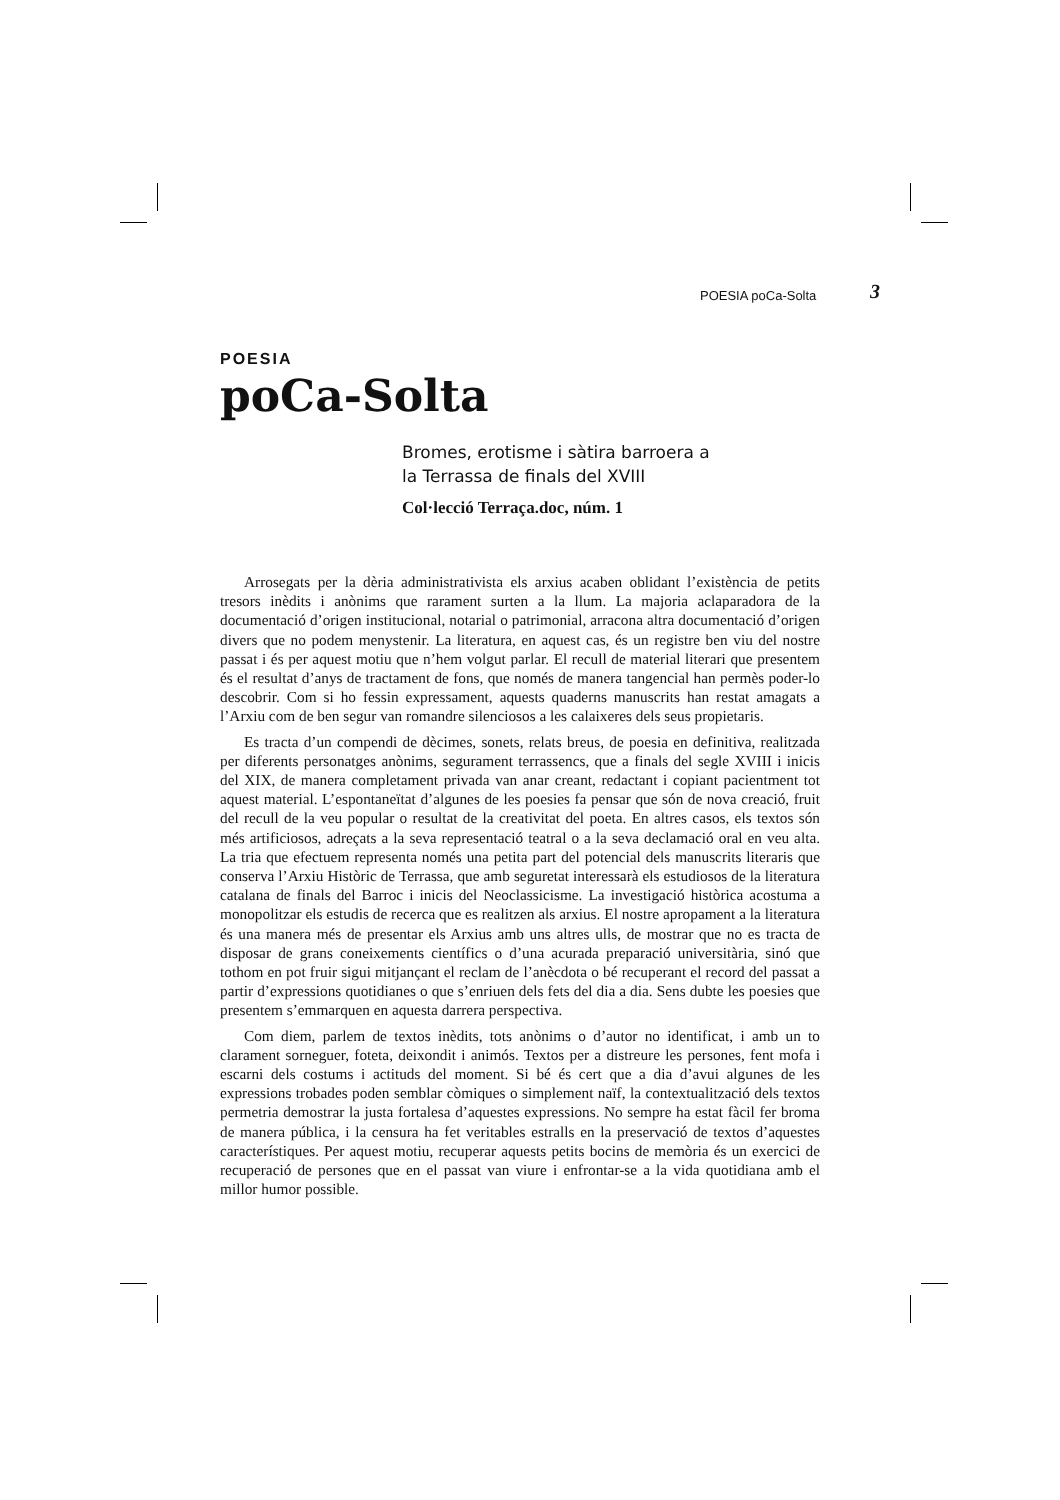POESIA poCa-Solta 3
POESIA
poCa-Solta
Bromes, erotisme i sàtira barroera a
la Terrassa de finals del XVIII
Col·lecció Terraça.doc, núm. 1
Arrosegats per la dèria administrativista els arxius acaben oblidant l’existència de petits tresors inèdits i anònims que rarament surten a la llum. La majoria aclaparadora de la documentació d’origen institucional, notarial o patrimonial, arracona altra documentació d’origen divers que no podem menystenir. La literatura, en aquest cas, és un registre ben viu del nostre passat i és per aquest motiu que n’hem volgut parlar. El recull de material literari que presentem és el resultat d’anys de tractament de fons, que només de manera tangencial han permès poder-lo descobrir. Com si ho fessin expressament, aquests quaderns manuscrits han restat amagats a l’Arxiu com de ben segur van romandre silenciosos a les calaixeres dels seus propietaris.
Es tracta d’un compendi de dècimes, sonets, relats breus, de poesia en definitiva, realitzada per diferents personatges anònims, segurament terrassencs, que a finals del segle XVIII i inicis del XIX, de manera completament privada van anar creant, redactant i copiant pacientment tot aquest material. L’espontaneïtat d’algunes de les poesies fa pensar que són de nova creació, fruit del recull de la veu popular o resultat de la creativitat del poeta. En altres casos, els textos són més artificiosos, adreçats a la seva representació teatral o a la seva declamació oral en veu alta. La tria que efectuem representa només una petita part del potencial dels manuscrits literaris que conserva l’Arxiu Històric de Terrassa, que amb seguretat interessarà els estudiosos de la literatura catalana de finals del Barroc i inicis del Neoclassicisme. La investigació històrica acostuma a monopolitzar els estudis de recerca que es realitzen als arxius. El nostre apropament a la literatura és una manera més de presentar els Arxius amb uns altres ulls, de mostrar que no es tracta de disposar de grans coneixements científics o d’una acurada preparació universitària, sinó que tothom en pot fruir sigui mitjançant el reclam de l’anècdota o bé recuperant el record del passat a partir d’expressions quotidianes o que s’enriuen dels fets del dia a dia. Sens dubte les poesies que presentem s’emmarquen en aquesta darrera perspectiva.
Com diem, parlem de textos inèdits, tots anònims o d’autor no identificat, i amb un to clarament sorneguer, foteta, deixondit i animós. Textos per a distreure les persones, fent mofa i escarni dels costums i actituds del moment. Si bé és cert que a dia d’avui algunes de les expressions trobades poden semblar còmiques o simplement naïf, la contextualització dels textos permetria demostrar la justa fortalesa d’aquestes expressions. No sempre ha estat fàcil fer broma de manera pública, i la censura ha fet veritables estralls en la preservació de textos d’aquestes característiques. Per aquest motiu, recuperar aquests petits bocins de memòria és un exercici de recuperació de persones que en el passat van viure i enfrontar-se a la vida quotidiana amb el millor humor possible.